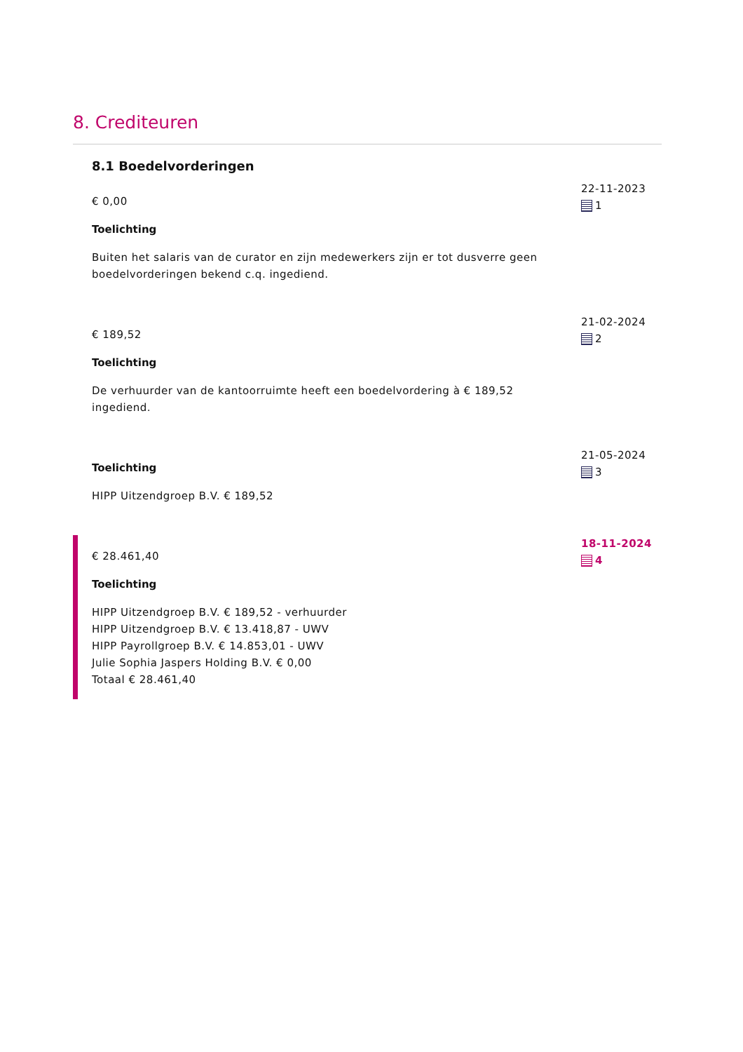8. Crediteuren
8.1 Boedelvorderingen
€ 0,00
Toelichting
Buiten het salaris van de curator en zijn medewerkers zijn er tot dusverre geen boedelvorderingen bekend c.q. ingediend.
22-11-2023
1
€ 189,52
Toelichting
De verhuurder van de kantoorruimte heeft een boedelvordering à € 189,52 ingediend.
21-02-2024
2
Toelichting
HIPP Uitzendgroep B.V. € 189,52
21-05-2024
3
€ 28.461,40
Toelichting
HIPP Uitzendgroep B.V. € 189,52 - verhuurder
HIPP Uitzendgroep B.V. € 13.418,87 - UWV
HIPP Payrollgroep B.V. € 14.853,01 - UWV
Julie Sophia Jaspers Holding B.V. € 0,00
Totaal € 28.461,40
18-11-2024
4